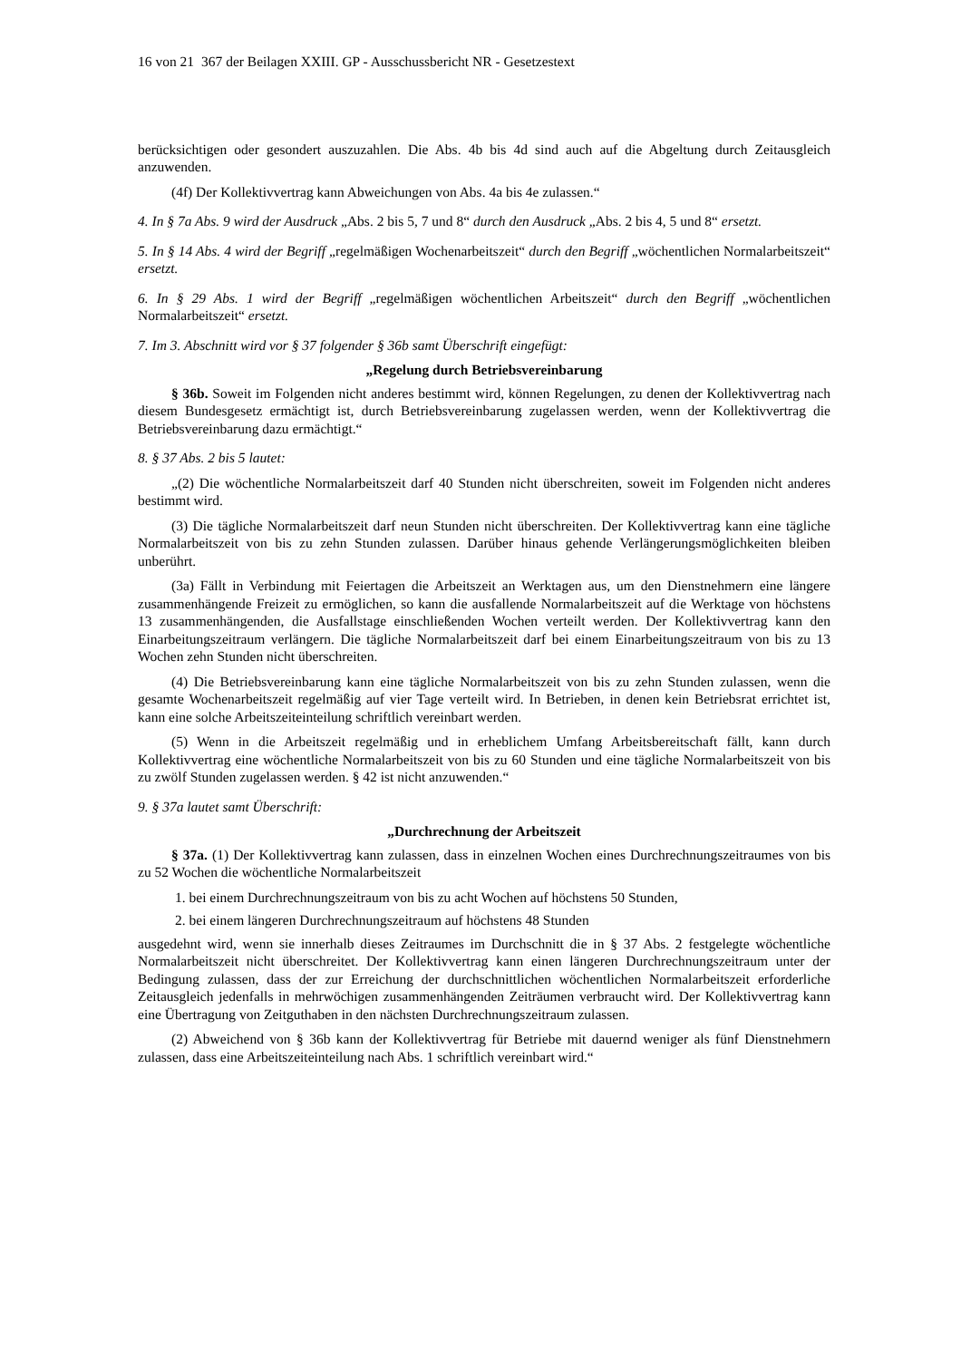16 von 21 367 der Beilagen XXIII. GP - Ausschussbericht NR - Gesetzestext
berücksichtigen oder gesondert auszuzahlen. Die Abs. 4b bis 4d sind auch auf die Abgeltung durch Zeitausgleich anzuwenden.
(4f) Der Kollektivvertrag kann Abweichungen von Abs. 4a bis 4e zulassen.“
4. In § 7a Abs. 9 wird der Ausdruck „Abs. 2 bis 5, 7 und 8“ durch den Ausdruck „Abs. 2 bis 4, 5 und 8“ ersetzt.
5. In § 14 Abs. 4 wird der Begriff „regelmäßigen Wochenarbeitszeit“ durch den Begriff „wöchentlichen Normalarbeitszeit“ ersetzt.
6. In § 29 Abs. 1 wird der Begriff „regelmäßigen wöchentlichen Arbeitszeit“ durch den Begriff „wöchentlichen Normalarbeitszeit“ ersetzt.
7. Im 3. Abschnitt wird vor § 37 folgender § 36b samt Überschrift eingefügt:
„Regelung durch Betriebsvereinbarung
§ 36b. Soweit im Folgenden nicht anderes bestimmt wird, können Regelungen, zu denen der Kollektivvertrag nach diesem Bundesgesetz ermächtigt ist, durch Betriebsvereinbarung zugelassen werden, wenn der Kollektivvertrag die Betriebsvereinbarung dazu ermächtigt.“
8. § 37 Abs. 2 bis 5 lautet:
„(2) Die wöchentliche Normalarbeitszeit darf 40 Stunden nicht überschreiten, soweit im Folgenden nicht anderes bestimmt wird.
(3) Die tägliche Normalarbeitszeit darf neun Stunden nicht überschreiten. Der Kollektivvertrag kann eine tägliche Normalarbeitszeit von bis zu zehn Stunden zulassen. Darüber hinaus gehende Verlängerungsmöglichkeiten bleiben unberührt.
(3a) Fällt in Verbindung mit Feiertagen die Arbeitszeit an Werktagen aus, um den Dienstnehmern eine längere zusammenhängende Freizeit zu ermöglichen, so kann die ausfallende Normalarbeitszeit auf die Werktage von höchstens 13 zusammenhängenden, die Ausfallstage einschließenden Wochen verteilt werden. Der Kollektivvertrag kann den Einarbeitungszeitraum verlängern. Die tägliche Normalarbeitszeit darf bei einem Einarbeitungszeitraum von bis zu 13 Wochen zehn Stunden nicht überschreiten.
(4) Die Betriebsvereinbarung kann eine tägliche Normalarbeitszeit von bis zu zehn Stunden zulassen, wenn die gesamte Wochenarbeitszeit regelmäßig auf vier Tage verteilt wird. In Betrieben, in denen kein Betriebsrat errichtet ist, kann eine solche Arbeitszeiteinteilung schriftlich vereinbart werden.
(5) Wenn in die Arbeitszeit regelmäßig und in erheblichem Umfang Arbeitsbereitschaft fällt, kann durch Kollektivvertrag eine wöchentliche Normalarbeitszeit von bis zu 60 Stunden und eine tägliche Normalarbeitszeit von bis zu zwölf Stunden zugelassen werden. § 42 ist nicht anzuwenden.“
9. § 37a lautet samt Überschrift:
„Durchrechnung der Arbeitszeit
§ 37a. (1) Der Kollektivvertrag kann zulassen, dass in einzelnen Wochen eines Durchrechnungszeitraumes von bis zu 52 Wochen die wöchentliche Normalarbeitszeit
1. bei einem Durchrechnungszeitraum von bis zu acht Wochen auf höchstens 50 Stunden,
2. bei einem längeren Durchrechnungszeitraum auf höchstens 48 Stunden
ausgedehnt wird, wenn sie innerhalb dieses Zeitraumes im Durchschnitt die in § 37 Abs. 2 festgelegte wöchentliche Normalarbeitszeit nicht überschreitet. Der Kollektivvertrag kann einen längeren Durchrechnungszeitraum unter der Bedingung zulassen, dass der zur Erreichung der durchschnittlichen wöchentlichen Normalarbeitszeit erforderliche Zeitausgleich jedenfalls in mehrwöchigen zusammenhängenden Zeiträumen verbraucht wird. Der Kollektivvertrag kann eine Übertragung von Zeitguthaben in den nächsten Durchrechnungszeitraum zulassen.
(2) Abweichend von § 36b kann der Kollektivvertrag für Betriebe mit dauernd weniger als fünf Dienstnehmern zulassen, dass eine Arbeitszeiteinteilung nach Abs. 1 schriftlich vereinbart wird.“